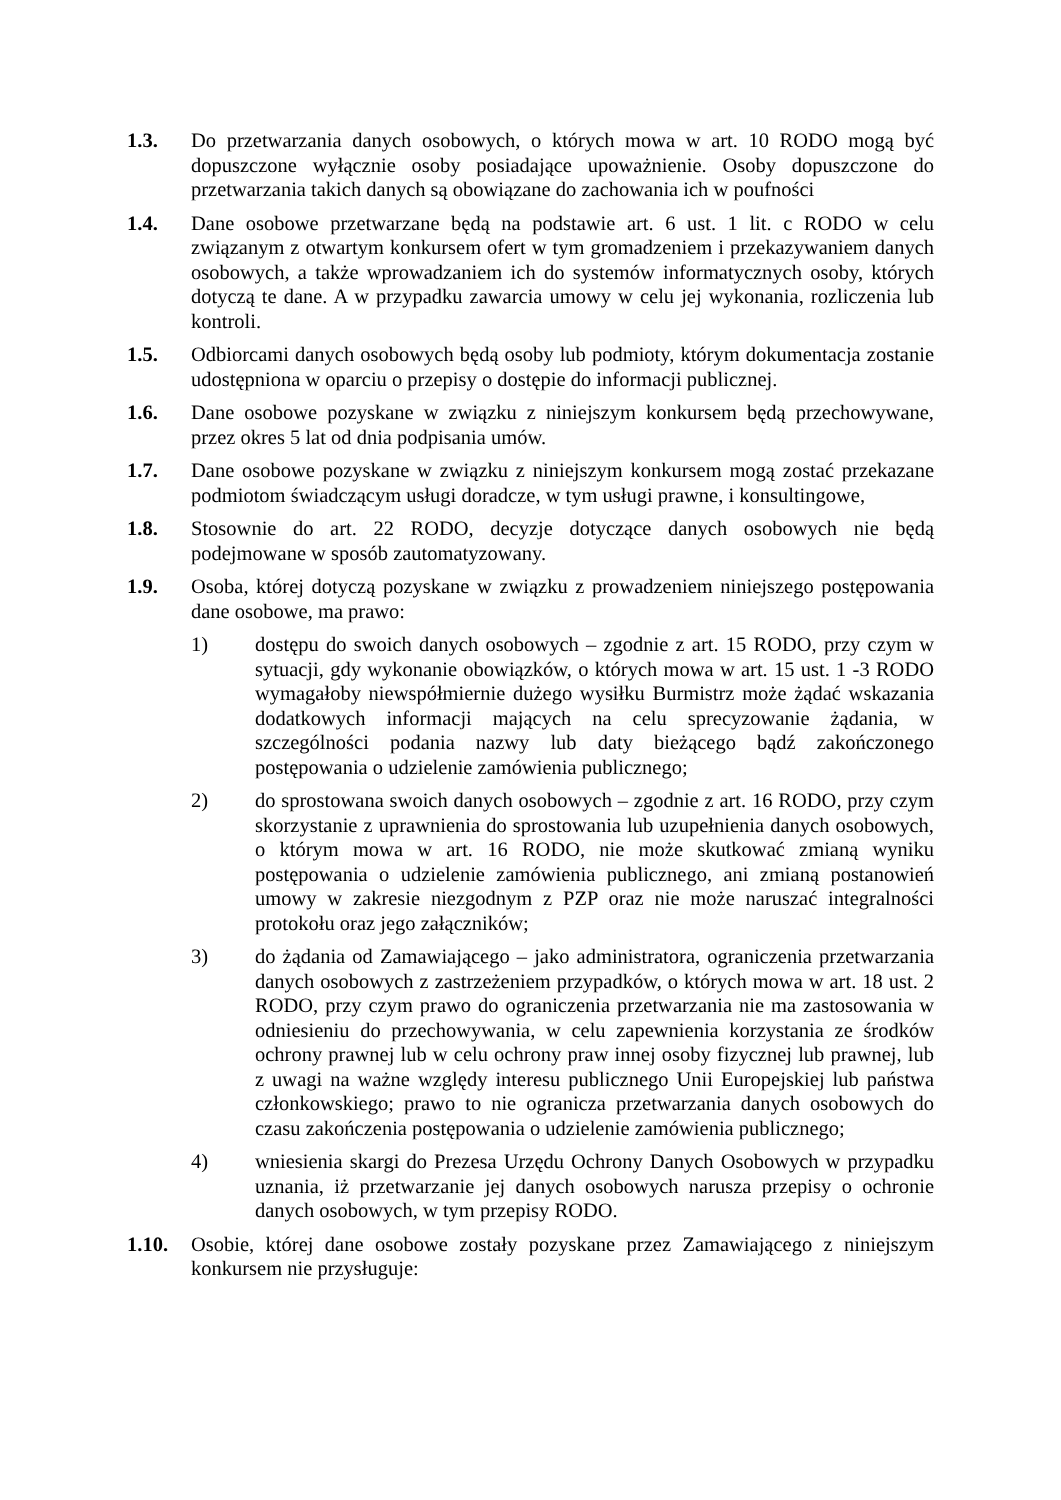1.3. Do przetwarzania danych osobowych, o których mowa w art. 10 RODO mogą być dopuszczone wyłącznie osoby posiadające upoważnienie. Osoby dopuszczone do przetwarzania takich danych są obowiązane do zachowania ich w poufności
1.4. Dane osobowe przetwarzane będą na podstawie art. 6 ust. 1 lit. c RODO w celu związanym z otwartym konkursem ofert w tym gromadzeniem i przekazywaniem danych osobowych, a także wprowadzaniem ich do systemów informatycznych osoby, których dotyczą te dane. A w przypadku zawarcia umowy w celu jej wykonania, rozliczenia lub kontroli.
1.5. Odbiorcami danych osobowych będą osoby lub podmioty, którym dokumentacja zostanie udostępniona w oparciu o przepisy o dostępie do informacji publicznej.
1.6. Dane osobowe pozyskane w związku z niniejszym konkursem będą przechowywane, przez okres 5 lat od dnia podpisania umów.
1.7. Dane osobowe pozyskane w związku z niniejszym konkursem mogą zostać przekazane podmiotom świadczącym usługi doradcze, w tym usługi prawne, i konsultingowe,
1.8. Stosownie do art. 22 RODO, decyzje dotyczące danych osobowych nie będą podejmowane w sposób zautomatyzowany.
1.9. Osoba, której dotyczą pozyskane w związku z prowadzeniem niniejszego postępowania dane osobowe, ma prawo:
1) dostępu do swoich danych osobowych – zgodnie z art. 15 RODO, przy czym w sytuacji, gdy wykonanie obowiązków, o których mowa w art. 15 ust. 1 -3 RODO wymagałoby niewspółmiernie dużego wysiłku Burmistrz może żądać wskazania dodatkowych informacji mających na celu sprecyzowanie żądania, w szczególności podania nazwy lub daty bieżącego bądź zakończonego postępowania o udzielenie zamówienia publicznego;
2) do sprostowana swoich danych osobowych – zgodnie z art. 16 RODO, przy czym skorzystanie z uprawnienia do sprostowania lub uzupełnienia danych osobowych, o którym mowa w art. 16 RODO, nie może skutkować zmianą wyniku postępowania o udzielenie zamówienia publicznego, ani zmianą postanowień umowy w zakresie niezgodnym z PZP oraz nie może naruszać integralności protokołu oraz jego załączników;
3) do żądania od Zamawiającego – jako administratora, ograniczenia przetwarzania danych osobowych z zastrzeżeniem przypadków, o których mowa w art. 18 ust. 2 RODO, przy czym prawo do ograniczenia przetwarzania nie ma zastosowania w odniesieniu do przechowywania, w celu zapewnienia korzystania ze środków ochrony prawnej lub w celu ochrony praw innej osoby fizycznej lub prawnej, lub z uwagi na ważne względy interesu publicznego Unii Europejskiej lub państwa członkowskiego; prawo to nie ogranicza przetwarzania danych osobowych do czasu zakończenia postępowania o udzielenie zamówienia publicznego;
4) wniesienia skargi do Prezesa Urzędu Ochrony Danych Osobowych w przypadku uznania, iż przetwarzanie jej danych osobowych narusza przepisy o ochronie danych osobowych, w tym przepisy RODO.
1.10. Osobie, której dane osobowe zostały pozyskane przez Zamawiającego z niniejszym konkursem nie przysługuje: